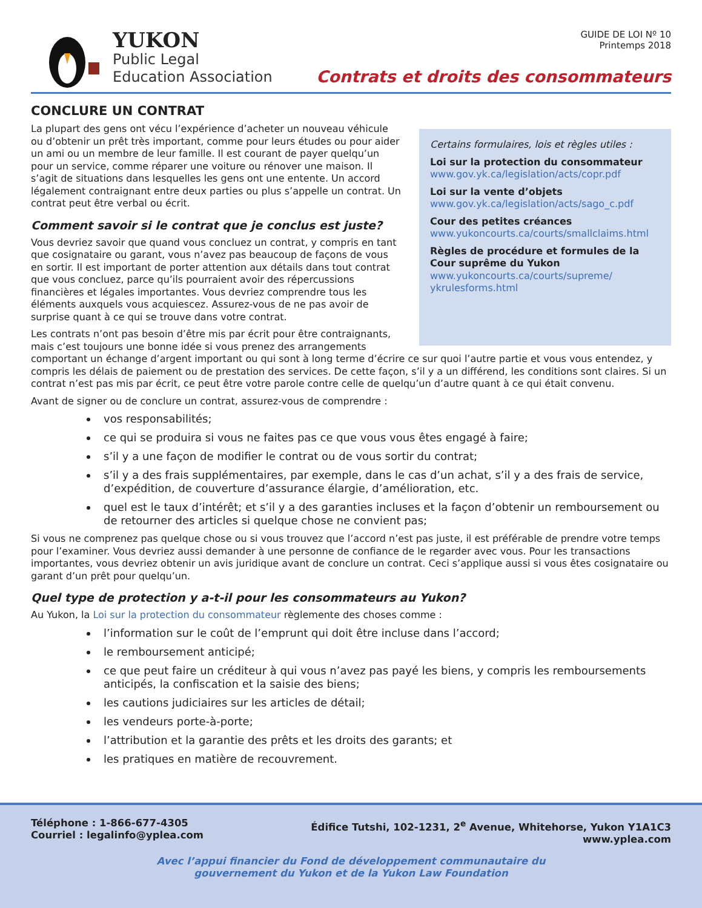YUKON
Public Legal
Education Association
GUIDE DE LOI Nº 10
Printemps 2018
Contrats et droits des consommateurs
CONCLURE UN CONTRAT
Certains formulaires, lois et règles utiles :
Loi sur la protection du consommateur
www.gov.yk.ca/legislation/acts/copr.pdf
Loi sur la vente d’objets
www.gov.yk.ca/legislation/acts/sago_c.pdf
Cour des petites créances
www.yukoncourts.ca/courts/smallclaims.html
Règles de procédure et formules de la Cour suprême du Yukon
www.yukoncourts.ca/courts/supreme/ ykrulesforms.html
La plupart des gens ont vécu l’expérience d’acheter un nouveau véhicule ou d’obtenir un prêt très important, comme pour leurs études ou pour aider un ami ou un membre de leur famille. Il est courant de payer quelqu’un pour un service, comme réparer une voiture ou rénover une maison. Il s’agit de situations dans lesquelles les gens ont une entente. Un accord légalement contraignant entre deux parties ou plus s’appelle un contrat. Un contrat peut être verbal ou écrit.
Comment savoir si le contrat que je conclus est juste?
Vous devriez savoir que quand vous concluez un contrat, y compris en tant que cosignataire ou garant, vous n’avez pas beaucoup de façons de vous en sortir. Il est important de porter attention aux détails dans tout contrat que vous concluez, parce qu’ils pourraient avoir des répercussions financières et légales importantes. Vous devriez comprendre tous les éléments auxquels vous acquiescez. Assurez-vous de ne pas avoir de surprise quant à ce qui se trouve dans votre contrat.
Les contrats n’ont pas besoin d’être mis par écrit pour être contraignants, mais c’est toujours une bonne idée si vous prenez des arrangements comportant un échange d’argent important ou qui sont à long terme d’écrire ce sur quoi l’autre partie et vous vous entendez, y compris les délais de paiement ou de prestation des services. De cette façon, s’il y a un différend, les conditions sont claires. Si un contrat n’est pas mis par écrit, ce peut être votre parole contre celle de quelqu’un d’autre quant à ce qui était convenu.
Avant de signer ou de conclure un contrat, assurez-vous de comprendre :
vos responsabilités;
ce qui se produira si vous ne faites pas ce que vous vous êtes engagé à faire;
s’il y a une façon de modifier le contrat ou de vous sortir du contrat;
s’il y a des frais supplémentaires, par exemple, dans le cas d’un achat, s’il y a des frais de service, d’expédition, de couverture d’assurance élargie, d’amélioration, etc.
quel est le taux d’intérêt; et s’il y a des garanties incluses et la façon d’obtenir un remboursement ou de retourner des articles si quelque chose ne convient pas;
Si vous ne comprenez pas quelque chose ou si vous trouvez que l’accord n’est pas juste, il est préférable de prendre votre temps pour l’examiner. Vous devriez aussi demander à une personne de confiance de le regarder avec vous. Pour les transactions importantes, vous devriez obtenir un avis juridique avant de conclure un contrat. Ceci s’applique aussi si vous êtes cosignataire ou garant d’un prêt pour quelqu’un.
Quel type de protection y a-t-il pour les consommateurs au Yukon?
Au Yukon, la Loi sur la protection du consommateur règlemente des choses comme :
l’information sur le coût de l’emprunt qui doit être incluse dans l’accord;
le remboursement anticipé;
ce que peut faire un créditeur à qui vous n’avez pas payé les biens, y compris les remboursements anticipés, la confiscation et la saisie des biens;
les cautions judiciaires sur les articles de détail;
les vendeurs porte-à-porte;
l’attribution et la garantie des prêts et les droits des garants; et
les pratiques en matière de recouvrement.
Téléphone : 1-866-677-4305
Courriel : legalinfo@yplea.com
Édifice Tutshi, 102-1231, 2<sup>e</sup> Avenue, Whitehorse, Yukon Y1A1C3
www.yplea.com
Avec l’appui financier du Fond de développement communautaire du
gouvernement du Yukon et de la Yukon Law Foundation